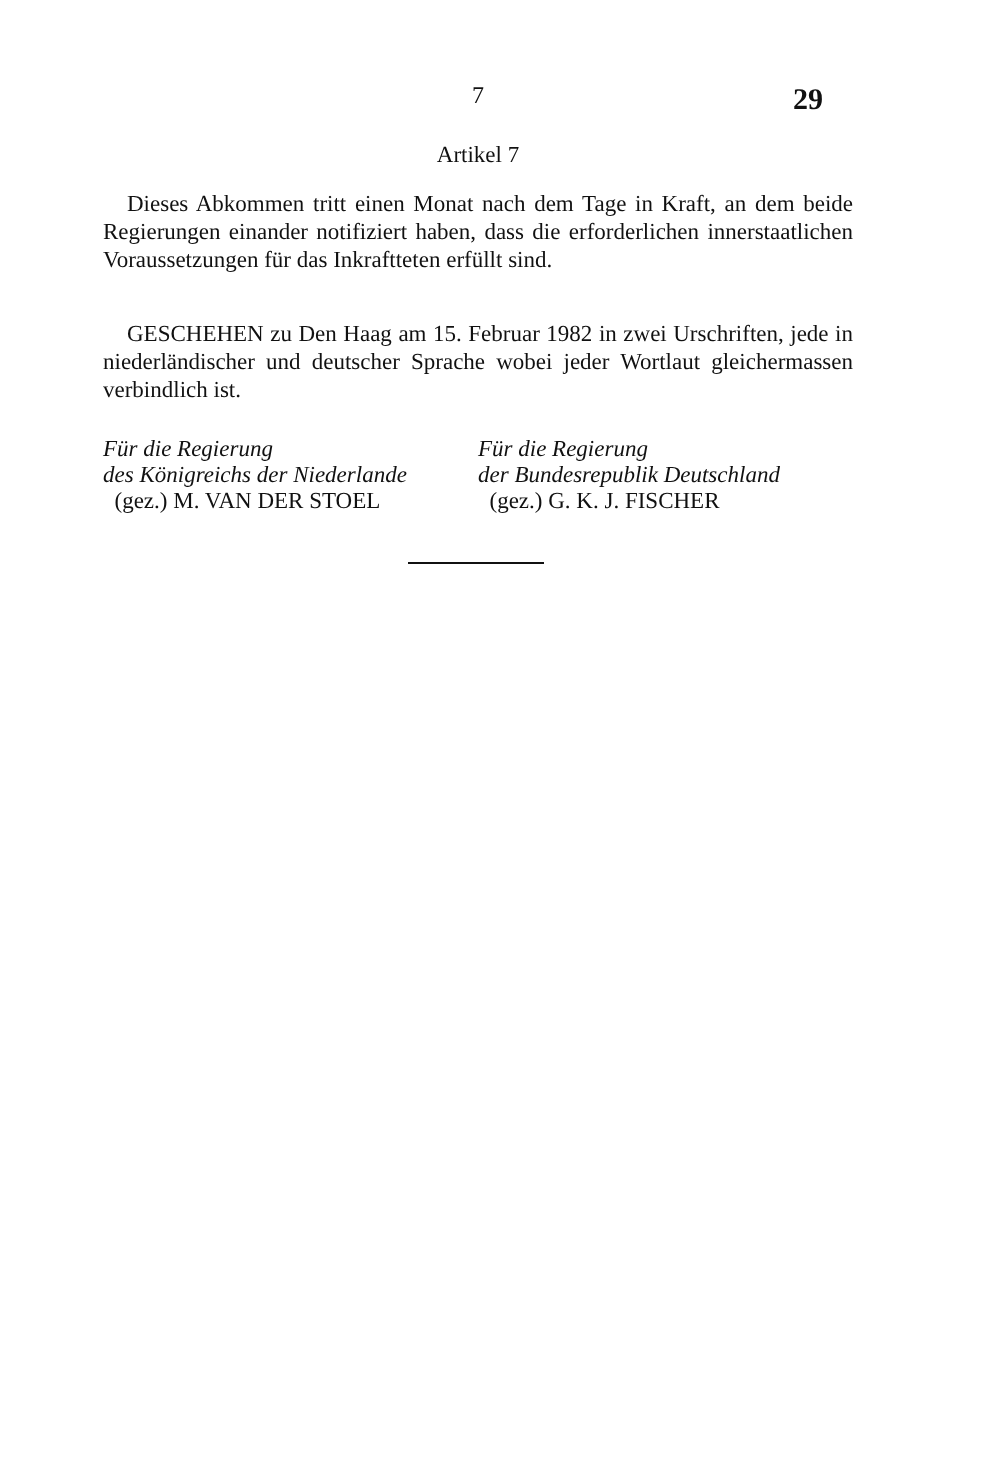7 29
Artikel 7
Dieses Abkommen tritt einen Monat nach dem Tage in Kraft, an dem beide Regierungen einander notifiziert haben, dass die erforderlichen innerstaatlichen Voraussetzungen für das Inkraftteten erfüllt sind.
GESCHEHEN zu Den Haag am 15. Februar 1982 in zwei Urschriften, jede in niederländischer und deutscher Sprache wobei jeder Wortlaut gleichermassen verbindlich ist.
Für die Regierung
des Königreichs der Niederlande
(gez.) M. VAN DER STOEL
Für die Regierung
der Bundesrepublik Deutschland
(gez.) G. K. J. FISCHER